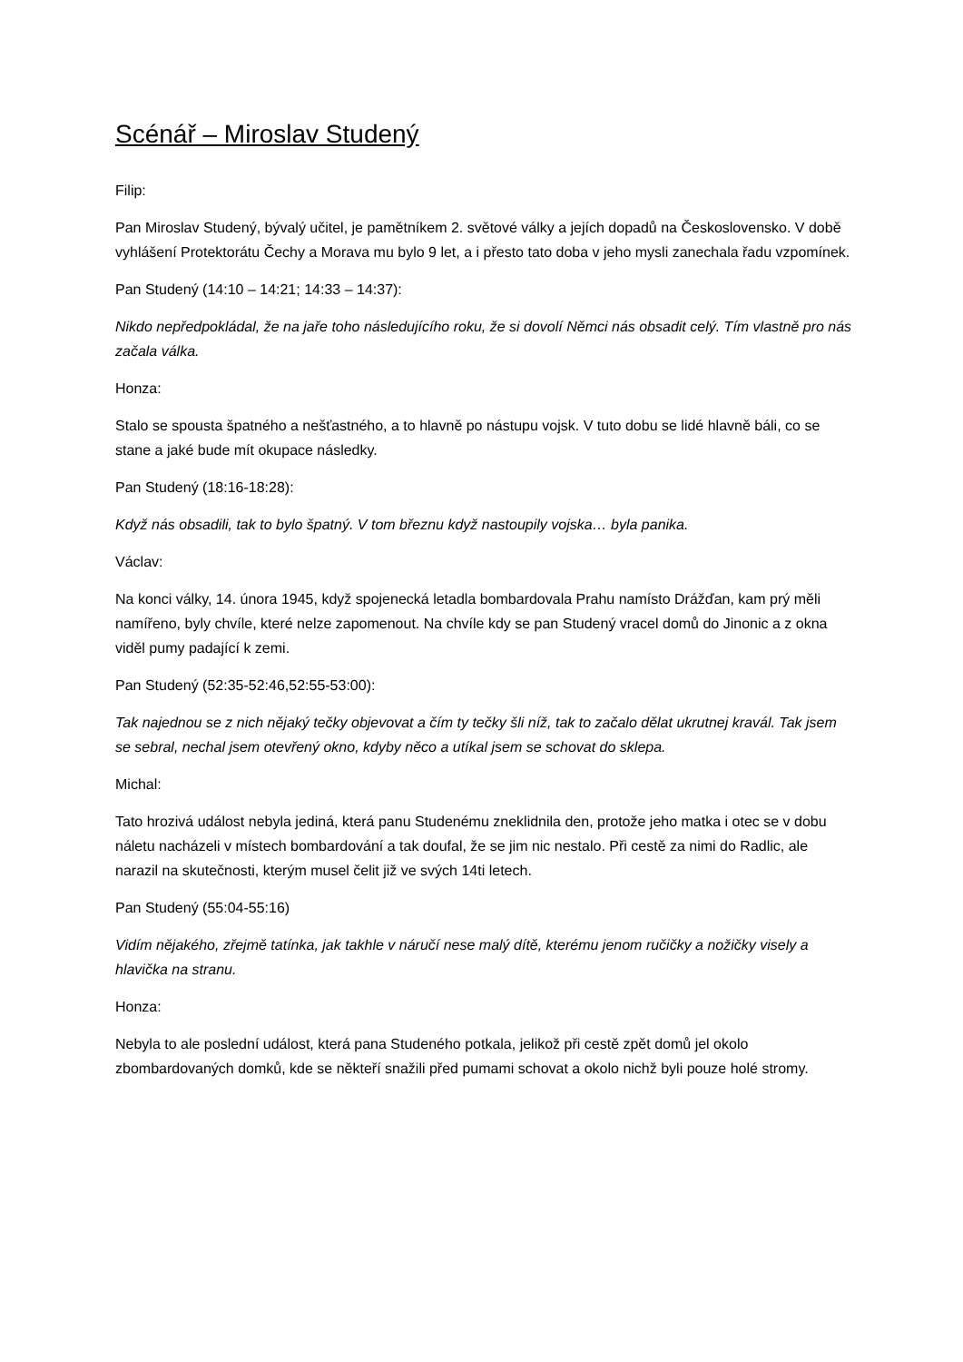Scénář – Miroslav Studený
Filip:
Pan Miroslav Studený, bývalý učitel, je pamětníkem 2. světové války a jejích dopadů na Československo. V době vyhlášení Protektorátu Čechy a Morava mu bylo 9 let, a i přesto tato doba v jeho mysli zanechala řadu vzpomínek.
Pan Studený (14:10 – 14:21; 14:33 – 14:37):
Nikdo nepředpokládal, že na jaře toho následujícího roku, že si dovolí Němci nás obsadit celý. Tím vlastně pro nás začala válka.
Honza:
Stalo se spousta špatného a nešťastného, a to hlavně po nástupu vojsk. V tuto dobu se lidé hlavně báli, co se stane a jaké bude mít okupace následky.
Pan Studený (18:16-18:28):
Když nás obsadili, tak to bylo špatný. V tom březnu když nastoupily vojska… byla panika.
Václav:
Na konci války, 14. února 1945, když spojenecká letadla bombardovala Prahu namísto Drážďan, kam prý měli namířeno, byly chvíle, které nelze zapomenout. Na chvíle kdy se pan Studený vracel domů do Jinonic a z okna viděl pumy padající k zemi.
Pan Studený (52:35-52:46,52:55-53:00):
Tak najednou se z nich nějaký tečky objevovat a čím ty tečky šli níž, tak to začalo dělat ukrutnej kravál. Tak jsem se sebral, nechal jsem otevřený okno, kdyby něco a utíkal jsem se schovat do sklepa.
Michal:
Tato hrozivá událost nebyla jediná, která panu Studenému zneklidnila den, protože jeho matka i otec se v dobu náletu nacházeli v místech bombardování a tak doufal, že se jim nic nestalo. Při cestě za nimi do Radlic, ale narazil na skutečnosti, kterým musel čelit již ve svých 14ti letech.
Pan Studený (55:04-55:16)
Vidím nějakého, zřejmě tatínka, jak takhle v náručí nese malý dítě, kterému jenom ručičky a nožičky visely a hlavička na stranu.
Honza:
Nebyla to ale poslední událost, která pana Studeného potkala, jelikož při cestě zpět domů jel okolo zbombardovaných domků, kde se někteří snažili před pumami schovat a okolo nichž byli pouze holé stromy.